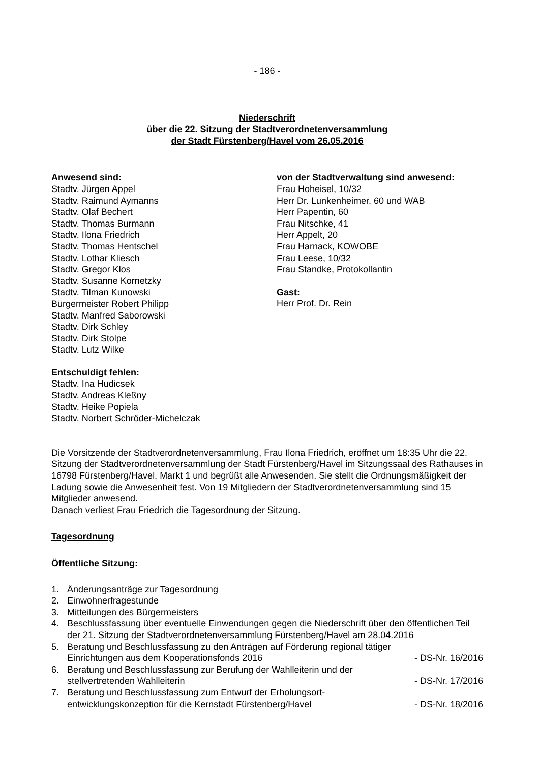- 186 -
Niederschrift
über die 22. Sitzung der Stadtverordnetenversammlung
der Stadt Fürstenberg/Havel vom 26.05.2016
Anwesend sind:
Stadtv. Jürgen Appel
Stadtv. Raimund Aymanns
Stadtv. Olaf Bechert
Stadtv. Thomas Burmann
Stadtv. Ilona Friedrich
Stadtv. Thomas Hentschel
Stadtv. Lothar Kliesch
Stadtv. Gregor Klos
Stadtv. Susanne Kornetzky
Stadtv. Tilman Kunowski
Bürgermeister Robert Philipp
Stadtv. Manfred Saborowski
Stadtv. Dirk Schley
Stadtv. Dirk Stolpe
Stadtv. Lutz Wilke
Entschuldigt fehlen:
Stadtv. Ina Hudicsek
Stadtv. Andreas Kleßny
Stadtv. Heike Popiela
Stadtv. Norbert Schröder-Michelczak
von der Stadtverwaltung sind anwesend:
Frau Hoheisel, 10/32
Herr Dr. Lunkenheimer, 60 und WAB
Herr Papentin, 60
Frau Nitschke, 41
Herr Appelt, 20
Frau Harnack, KOWOBE
Frau Leese, 10/32
Frau Standke, Protokollantin
Gast:
Herr Prof. Dr. Rein
Die Vorsitzende der Stadtverordnetenversammlung, Frau Ilona Friedrich, eröffnet um 18:35 Uhr die 22. Sitzung der Stadtverordnetenversammlung der Stadt Fürstenberg/Havel im Sitzungssaal des Rathauses in 16798 Fürstenberg/Havel, Markt 1 und begrüßt alle Anwesenden. Sie stellt die Ordnungsmäßigkeit der Ladung sowie die Anwesenheit fest. Von 19 Mitgliedern der Stadtverordnetenversammlung sind 15 Mitglieder anwesend.
Danach verliest Frau Friedrich die Tagesordnung der Sitzung.
Tagesordnung
Öffentliche Sitzung:
1. Änderungsanträge zur Tagesordnung
2. Einwohnerfragestunde
3. Mitteilungen des Bürgermeisters
4. Beschlussfassung über eventuelle Einwendungen gegen die Niederschrift über den öffentlichen Teil der 21. Sitzung der Stadtverordnetenversammlung Fürstenberg/Havel am 28.04.2016
5. Beratung und Beschlussfassung zu den Anträgen auf Förderung regional tätiger Einrichtungen aus dem Kooperationsfonds 2016 - DS-Nr. 16/2016
6. Beratung und Beschlussfassung zur Berufung der Wahlleiterin und der stellvertretenden Wahlleiterin - DS-Nr. 17/2016
7. Beratung und Beschlussfassung zum Entwurf der Erholungsort-entwicklungskonzeption für die Kernstadt Fürstenberg/Havel - DS-Nr. 18/2016